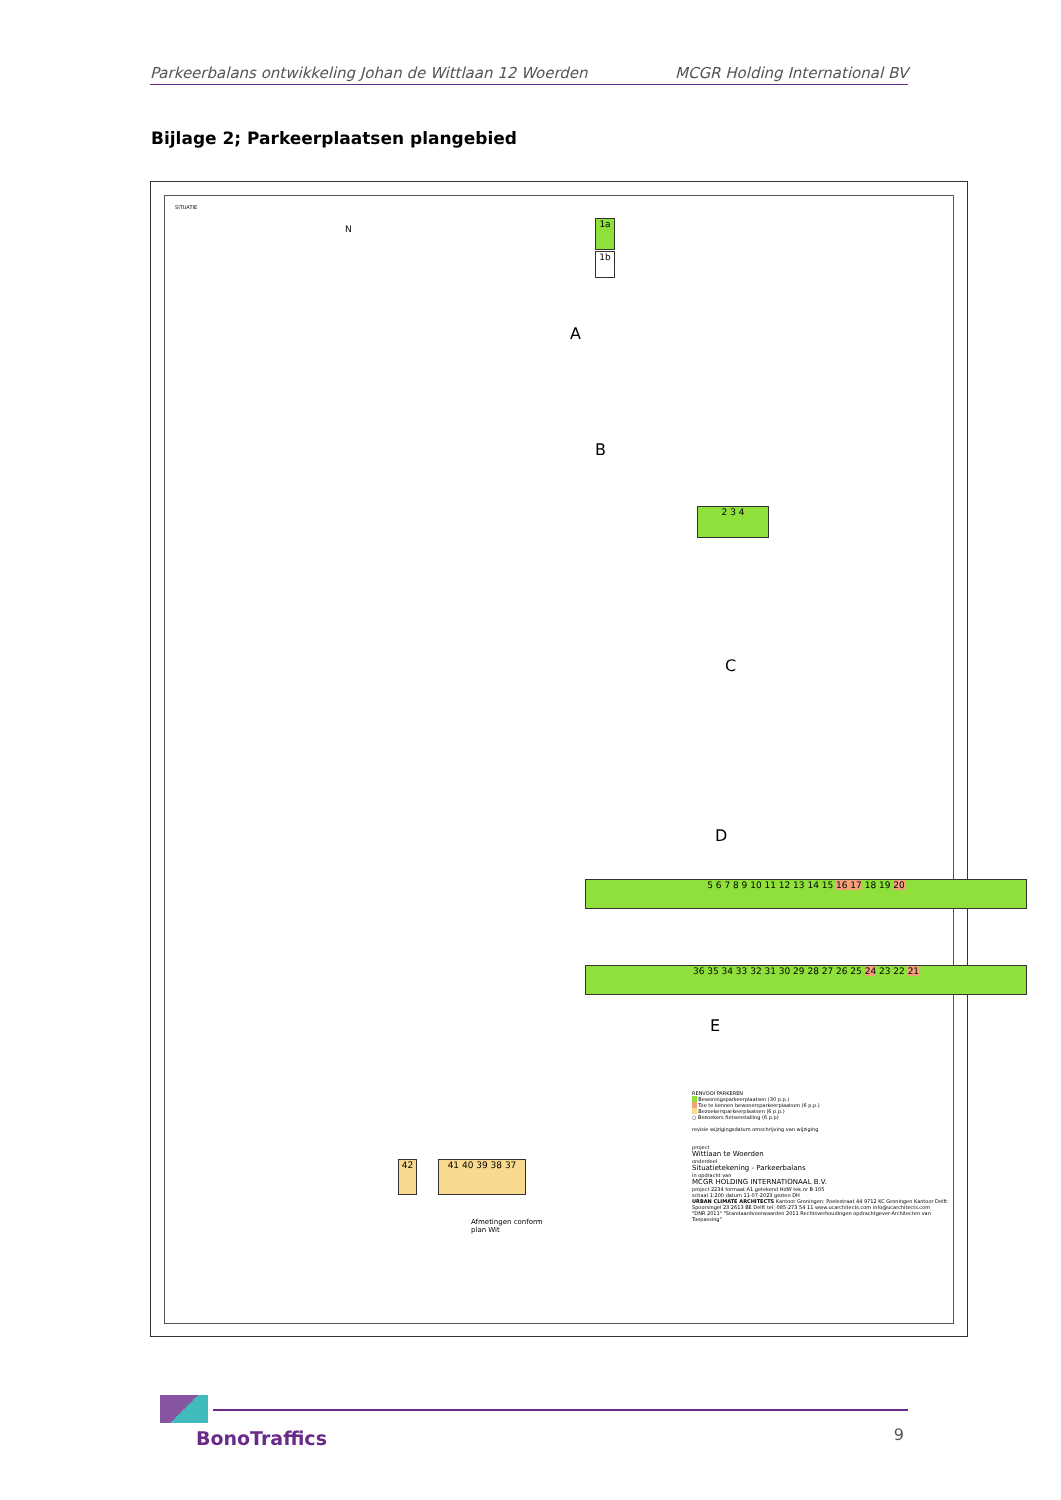Parkeerbalans ontwikkeling Johan de Wittlaan 12 Woerden MCGR Holding International BV
Bijlage 2; Parkeerplaatsen plangebied
SITUATIE
N
A
B
C
D
E
1a
1b
2 3 4
5 6 7 8 9 10 11 12 13 14 15 16 17 18 19 20
36 35 34 33 32 31 30 29 28 27 26 25 24 23 22 21
42 41 40 39 38 37
Afmetingen conform
plan Wit
RENVOOI PARKEREN
Bewoningsparkeerplaatsen (30 p.p.)
Toe te kennen bewonersparkeerplaatsen (6 p.p.)
Bezoekersparkeerplaatsen (6 p.p.)
○ Bezoekers fietsenstalling (6 p.p)
revisie wijzigingsdatum omschrijving van wijziging
project
Wittlaan te Woerden
onderdeel
Situatietekening - Parkeerbalans
in opdracht van
MCGR HOLDING INTERNATIONAAL B.V.
project 2234 formaat A1 getekend HdW tek.nr B-105
schaal 1:200 datum 11-07-2023 gezien DH
URBAN CLIMATE ARCHITECTS Kantoor Groningen: Poelestraat 44 9712 KC Groningen Kantoor Delft: Spoorsingel 23 2613 BE Delft tel: 085-273 54 11 www.ucarchitects.com info@ucarchitects.com
"DNR 2011" "Standaardvoorwaarden 2011 Rechtsverhoudingen opdrachtgever-Architecten van Toepassing"
BonoTraffics 9